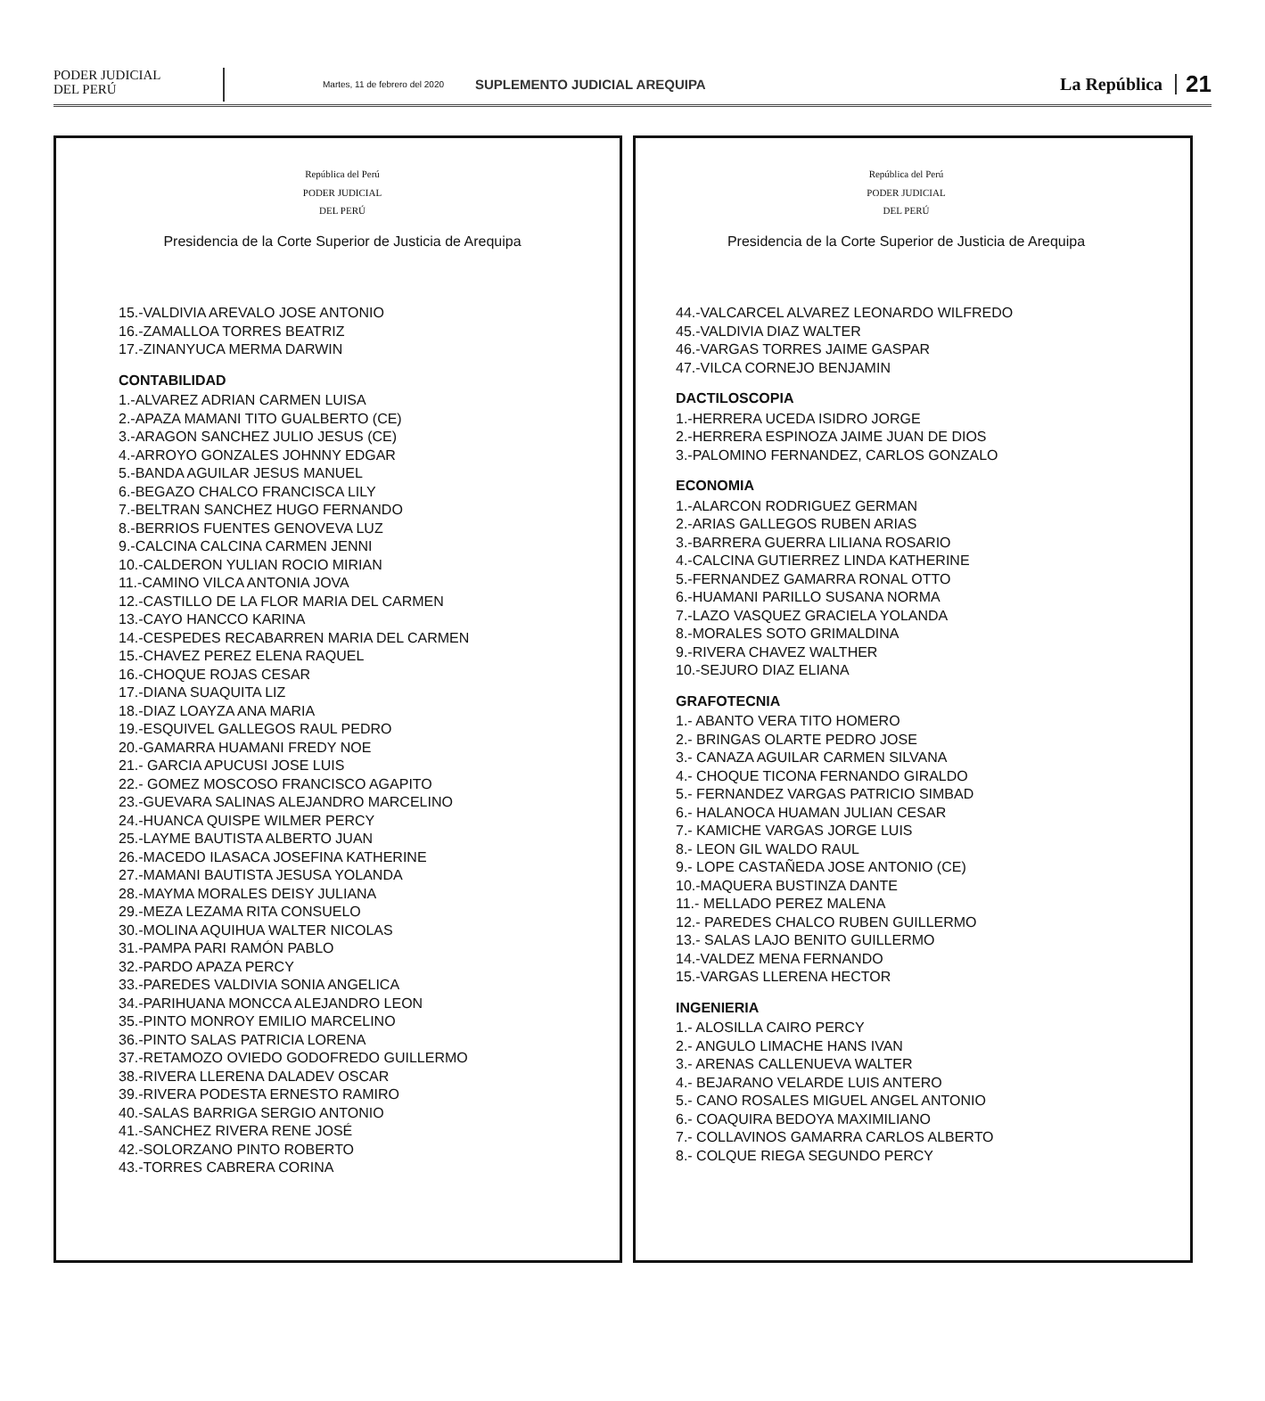PODER JUDICIAL
DEL PERÚ
Martes, 11 de febrero del 2020 SUPLEMENTO JUDICIAL AREQUIPA La República 21
República del Perú
PODER JUDICIAL
DEL PERÚ
Presidencia de la Corte Superior de Justicia de Arequipa
15.-VALDIVIA AREVALO JOSE ANTONIO
16.-ZAMALLOA TORRES BEATRIZ
17.-ZINANYUCA MERMA DARWIN
CONTABILIDAD
1.-ALVAREZ ADRIAN CARMEN LUISA
2.-APAZA MAMANI TITO GUALBERTO (CE)
3.-ARAGON SANCHEZ JULIO JESUS (CE)
4.-ARROYO GONZALES JOHNNY EDGAR
5.-BANDA AGUILAR JESUS MANUEL
6.-BEGAZO CHALCO FRANCISCA LILY
7.-BELTRAN SANCHEZ HUGO FERNANDO
8.-BERRIOS FUENTES GENOVEVA LUZ
9.-CALCINA CALCINA CARMEN JENNI
10.-CALDERON YULIAN ROCIO MIRIAN
11.-CAMINO VILCA ANTONIA JOVA
12.-CASTILLO DE LA FLOR MARIA DEL CARMEN
13.-CAYO HANCCO KARINA
14.-CESPEDES RECABARREN MARIA DEL CARMEN
15.-CHAVEZ PEREZ ELENA RAQUEL
16.-CHOQUE ROJAS CESAR
17.-DIANA SUAQUITA LIZ
18.-DIAZ LOAYZA ANA MARIA
19.-ESQUIVEL GALLEGOS RAUL PEDRO
20.-GAMARRA HUAMANI FREDY NOE
21.- GARCIA APUCUSI JOSE LUIS
22.- GOMEZ MOSCOSO FRANCISCO AGAPITO
23.-GUEVARA SALINAS ALEJANDRO MARCELINO
24.-HUANCA QUISPE WILMER PERCY
25.-LAYME BAUTISTA ALBERTO JUAN
26.-MACEDO ILASACA JOSEFINA KATHERINE
27.-MAMANI BAUTISTA JESUSA YOLANDA
28.-MAYMA MORALES DEISY JULIANA
29.-MEZA LEZAMA RITA CONSUELO
30.-MOLINA AQUIHUA WALTER NICOLAS
31.-PAMPA PARI RAMÓN PABLO
32.-PARDO APAZA PERCY
33.-PAREDES VALDIVIA SONIA ANGELICA
34.-PARIHUANA MONCCA ALEJANDRO LEON
35.-PINTO MONROY EMILIO MARCELINO
36.-PINTO SALAS PATRICIA LORENA
37.-RETAMOZO OVIEDO GODOFREDO GUILLERMO
38.-RIVERA LLERENA DALADEV OSCAR
39.-RIVERA PODESTA ERNESTO RAMIRO
40.-SALAS BARRIGA SERGIO ANTONIO
41.-SANCHEZ RIVERA RENE JOSÉ
42.-SOLORZANO PINTO ROBERTO
43.-TORRES CABRERA CORINA
República del Perú
PODER JUDICIAL
DEL PERÚ
Presidencia de la Corte Superior de Justicia de Arequipa
44.-VALCARCEL ALVAREZ LEONARDO WILFREDO
45.-VALDIVIA DIAZ WALTER
46.-VARGAS TORRES JAIME GASPAR
47.-VILCA CORNEJO BENJAMIN
DACTILOSCOPIA
1.-HERRERA UCEDA ISIDRO JORGE
2.-HERRERA ESPINOZA JAIME JUAN DE DIOS
3.-PALOMINO FERNANDEZ, CARLOS GONZALO
ECONOMIA
1.-ALARCON RODRIGUEZ GERMAN
2.-ARIAS GALLEGOS RUBEN ARIAS
3.-BARRERA GUERRA LILIANA ROSARIO
4.-CALCINA GUTIERREZ LINDA KATHERINE
5.-FERNANDEZ GAMARRA RONAL OTTO
6.-HUAMANI PARILLO SUSANA NORMA
7.-LAZO VASQUEZ GRACIELA YOLANDA
8.-MORALES SOTO GRIMALDINA
9.-RIVERA CHAVEZ WALTHER
10.-SEJURO DIAZ ELIANA
GRAFOTECNIA
1.- ABANTO VERA TITO HOMERO
2.- BRINGAS OLARTE PEDRO JOSE
3.- CANAZA AGUILAR CARMEN SILVANA
4.- CHOQUE TICONA FERNANDO GIRALDO
5.- FERNANDEZ VARGAS PATRICIO SIMBAD
6.- HALANOCA HUAMAN JULIAN CESAR
7.- KAMICHE VARGAS JORGE LUIS
8.- LEON GIL WALDO RAUL
9.- LOPE CASTAÑEDA JOSE ANTONIO (CE)
10.-MAQUERA BUSTINZA DANTE
11.- MELLADO PEREZ MALENA
12.- PAREDES CHALCO RUBEN GUILLERMO
13.- SALAS LAJO BENITO GUILLERMO
14.-VALDEZ MENA FERNANDO
15.-VARGAS LLERENA HECTOR
INGENIERIA
1.- ALOSILLA CAIRO PERCY
2.- ANGULO LIMACHE HANS IVAN
3.- ARENAS CALLENUEVA WALTER
4.- BEJARANO VELARDE LUIS ANTERO
5.- CANO ROSALES MIGUEL ANGEL ANTONIO
6.- COAQUIRA BEDOYA MAXIMILIANO
7.- COLLAVINOS GAMARRA CARLOS ALBERTO
8.- COLQUE RIEGA SEGUNDO PERCY